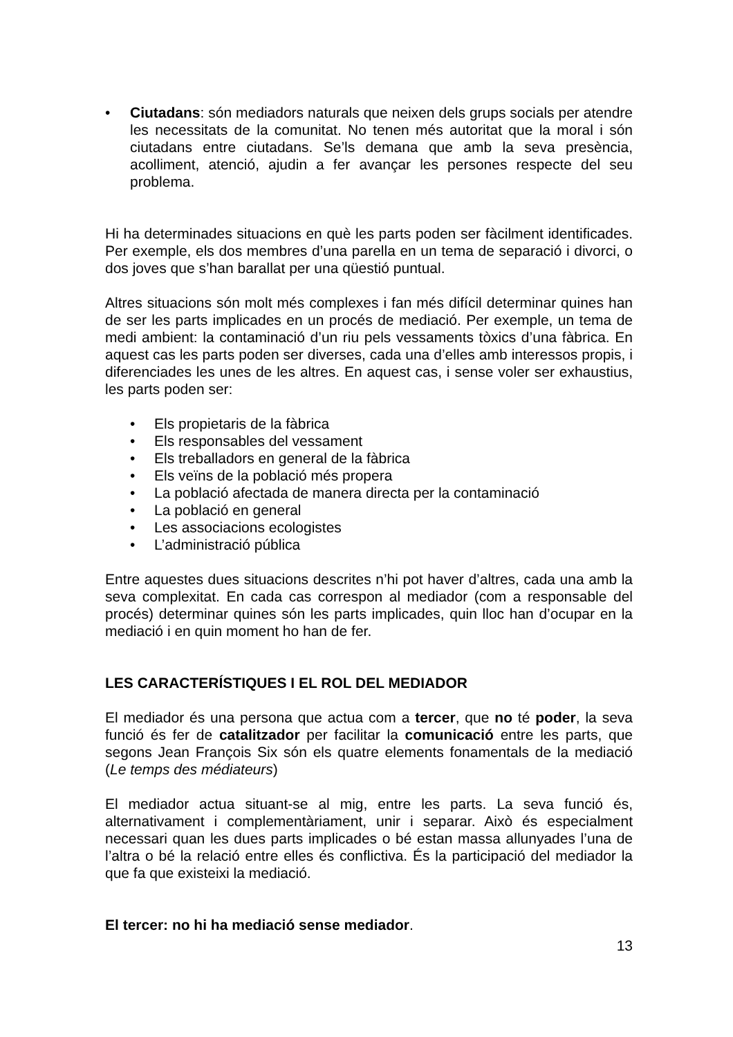• Ciutadans: són mediadors naturals que neixen dels grups socials per atendre les necessitats de la comunitat. No tenen més autoritat que la moral i són ciutadans entre ciutadans. Se’ls demana que amb la seva presència, acolliment, atenció, ajudin a fer avançar les persones respecte del seu problema.
Hi ha determinades situacions en què les parts poden ser fàcilment identificades. Per exemple, els dos membres d’una parella en un tema de separació i divorci, o dos joves que s’han barallat per una qüestió puntual.
Altres situacions són molt més complexes i fan més difícil determinar quines han de ser les parts implicades en un procés de mediació. Per exemple, un tema de medi ambient: la contaminació d’un riu pels vessaments tòxics d’una fàbrica. En aquest cas les parts poden ser diverses, cada una d’elles amb interessos propis, i diferenciades les unes de les altres. En aquest cas, i sense voler ser exhaustius, les parts poden ser:
• Els propietaris de la fàbrica
• Els responsables del vessament
• Els treballadors en general de la fàbrica
• Els veïns de la població més propera
• La població afectada de manera directa per la contaminació
• La població en general
• Les associacions ecologistes
• L’administració pública
Entre aquestes dues situacions descrites n’hi pot haver d’altres, cada una amb la seva complexitat. En cada cas correspon al mediador (com a responsable del procés) determinar quines són les parts implicades, quin lloc han d’ocupar en la mediació i en quin moment ho han de fer.
LES CARACTERÍSTIQUES I EL ROL DEL MEDIADOR
El mediador és una persona que actua com a tercer, que no té poder, la seva funció és fer de catalitzador per facilitar la comunicació entre les parts, que segons Jean François Six són els quatre elements fonamentals de la mediació (Le temps des médiateurs)
El mediador actua situant-se al mig, entre les parts. La seva funció és, alternativament i complementàriament, unir i separar. Això és especialment necessari quan les dues parts implicades o bé estan massa allunyades l’una de l’altra o bé la relació entre elles és conflictiva. És la participació del mediador la que fa que existeixi la mediació.
El tercer: no hi ha mediació sense mediador.
13